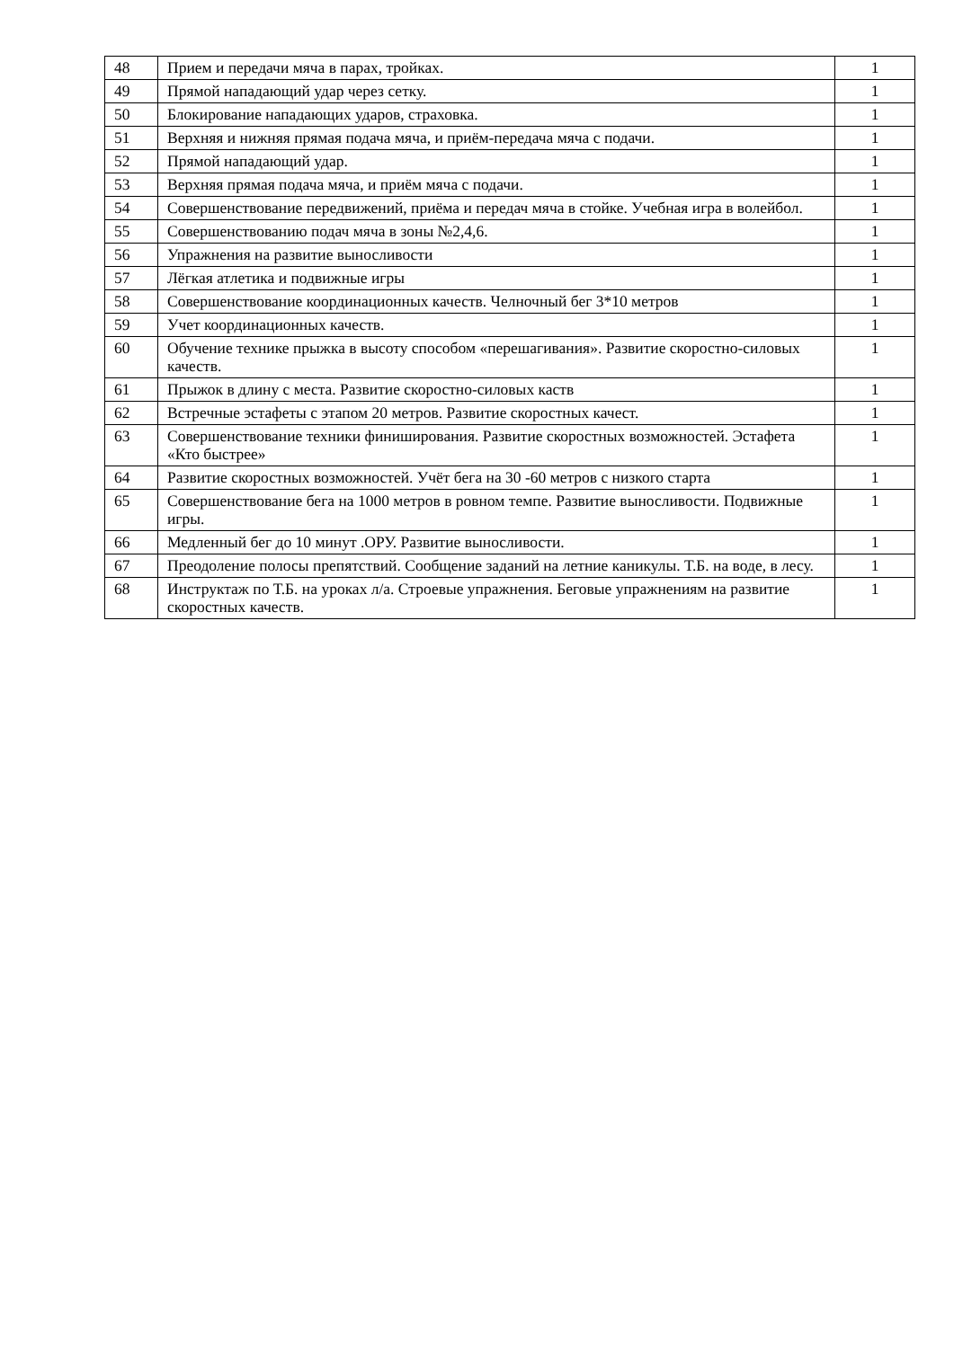| 48 | Прием и передачи мяча в парах, тройках. | 1 |
| 49 | Прямой нападающий удар через сетку. | 1 |
| 50 | Блокирование нападающих ударов, страховка. | 1 |
| 51 | Верхняя и нижняя прямая подача мяча, и приём-передача мяча с подачи. | 1 |
| 52 | Прямой нападающий удар. | 1 |
| 53 | Верхняя прямая подача мяча, и приём мяча с подачи. | 1 |
| 54 | Совершенствование передвижений, приёма и передач мяча в стойке. Учебная игра в волейбол. | 1 |
| 55 | Совершенствованию подач мяча в зоны №2,4,6. | 1 |
| 56 | Упражнения на развитие выносливости | 1 |
| 57 | Лёгкая атлетика и подвижные игры | 1 |
| 58 | Совершенствование координационных качеств. Челночный бег 3*10 метров | 1 |
| 59 | Учет координационных качеств. | 1 |
| 60 | Обучение технике прыжка в высоту способом «перешагивания». Развитие скоростно-силовых качеств. | 1 |
| 61 | Прыжок в длину с места. Развитие скоростно-силовых каств | 1 |
| 62 | Встречные эстафеты с этапом 20 метров. Развитие скоростных качест. | 1 |
| 63 | Совершенствование техники финиширования. Развитие скоростных возможностей. Эстафета «Кто быстрее» | 1 |
| 64 | Развитие скоростных возможностей. Учёт бега на 30 -60 метров с низкого старта | 1 |
| 65 | Совершенствование бега на 1000 метров в ровном темпе. Развитие выносливости. Подвижные игры. | 1 |
| 66 | Медленный бег до 10 минут .ОРУ. Развитие выносливости. | 1 |
| 67 | Преодоление полосы препятствий. Сообщение заданий на летние каникулы. Т.Б. на воде, в лесу. | 1 |
| 68 | Инструктаж по Т.Б. на уроках л/а. Строевые упражнения. Беговые упражнениям на развитие скоростных качеств. | 1 |